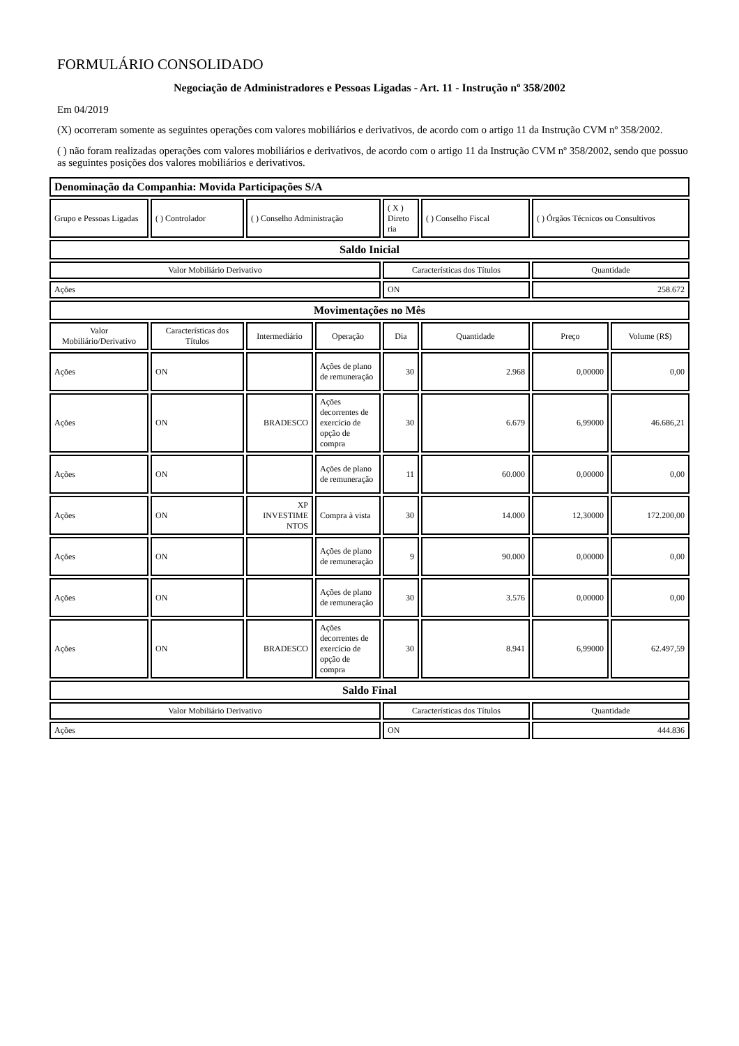FORMULÁRIO CONSOLIDADO
Negociação de Administradores e Pessoas Ligadas - Art. 11 - Instrução nº 358/2002
Em 04/2019
(X) ocorreram somente as seguintes operações com valores mobiliários e derivativos, de acordo com o artigo 11 da Instrução CVM nº 358/2002.
( ) não foram realizadas operações com valores mobiliários e derivativos, de acordo com o artigo 11 da Instrução CVM nº 358/2002, sendo que possuo as seguintes posições dos valores mobiliários e derivativos.
| Denominação da Companhia: Movida Participações S/A | | | | | | | |
| Grupo e Pessoas Ligadas | ( ) Controlador | ( ) Conselho Administração | | ( X ) Direto ria | ( ) Conselho Fiscal | ( ) Órgãos Técnicos ou Consultivos | |
| Saldo Inicial | | | | | | | |
| Valor Mobiliário Derivativo | | | | Características dos Títulos | | Quantidade | |
| Ações | | | | ON | | 258.672 | |
| Movimentações no Mês | | | | | | | |
| Valor Mobiliário/Derivativo | Características dos Títulos | Intermediário | Operação | Dia | Quantidade | Preço | Volume (R$) |
| Ações | ON | | Ações de plano de remuneração | 30 | 2.968 | 0,00000 | 0,00 |
| Ações | ON | BRADESCO | Ações decorrentes de exercício de opção de compra | 30 | 6.679 | 6,99000 | 46.686,21 |
| Ações | ON | | Ações de plano de remuneração | 11 | 60.000 | 0,00000 | 0,00 |
| Ações | ON | XP INVESTIME NTOS | Compra à vista | 30 | 14.000 | 12,30000 | 172.200,00 |
| Ações | ON | | Ações de plano de remuneração | 9 | 90.000 | 0,00000 | 0,00 |
| Ações | ON | | Ações de plano de remuneração | 30 | 3.576 | 0,00000 | 0,00 |
| Ações | ON | BRADESCO | Ações decorrentes de exercício de opção de compra | 30 | 8.941 | 6,99000 | 62.497,59 |
| Saldo Final | | | | | | | |
| Valor Mobiliário Derivativo | | | | Características dos Títulos | | Quantidade | |
| Ações | | | | ON | | 444.836 | |